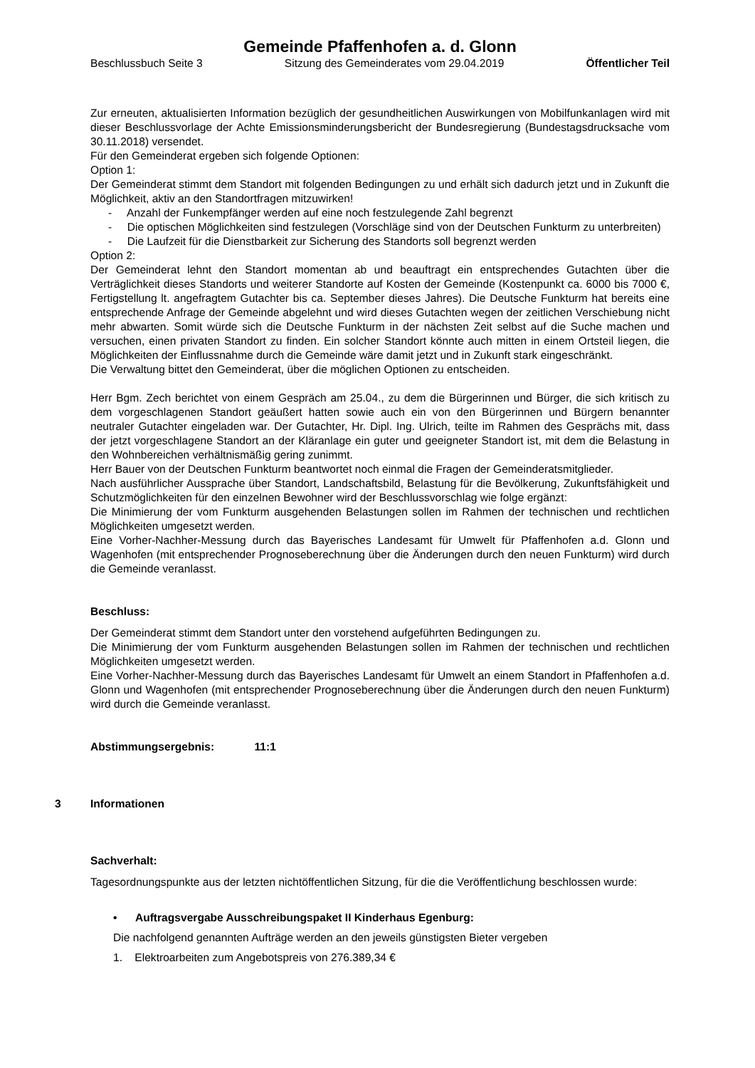Gemeinde Pfaffenhofen a. d. Glonn
Beschlussbuch Seite 3 Sitzung des Gemeinderates vom 29.04.2019 Öffentlicher Teil
Zur erneuten, aktualisierten Information bezüglich der gesundheitlichen Auswirkungen von Mobilfunkanlagen wird mit dieser Beschlussvorlage der Achte Emissionsminderungsbericht der Bundesregierung (Bundestagsdrucksache vom 30.11.2018) versendet.
Für den Gemeinderat ergeben sich folgende Optionen:
Option 1:
Der Gemeinderat stimmt dem Standort mit folgenden Bedingungen zu und erhält sich dadurch jetzt und in Zukunft die Möglichkeit, aktiv an den Standortfragen mitzuwirken!
- Anzahl der Funkempfänger werden auf eine noch festzulegende Zahl begrenzt
- Die optischen Möglichkeiten sind festzulegen (Vorschläge sind von der Deutschen Funkturm zu unterbreiten)
- Die Laufzeit für die Dienstbarkeit zur Sicherung des Standorts soll begrenzt werden
Option 2:
Der Gemeinderat lehnt den Standort momentan ab und beauftragt ein entsprechendes Gutachten über die Verträglichkeit dieses Standorts und weiterer Standorte auf Kosten der Gemeinde (Kostenpunkt ca. 6000 bis 7000 €, Fertigstellung lt. angefragtem Gutachter bis ca. September dieses Jahres). Die Deutsche Funkturm hat bereits eine entsprechende Anfrage der Gemeinde abgelehnt und wird dieses Gutachten wegen der zeitlichen Verschiebung nicht mehr abwarten. Somit würde sich die Deutsche Funkturm in der nächsten Zeit selbst auf die Suche machen und versuchen, einen privaten Standort zu finden. Ein solcher Standort könnte auch mitten in einem Ortsteil liegen, die Möglichkeiten der Einflussnahme durch die Gemeinde wäre damit jetzt und in Zukunft stark eingeschränkt.
Die Verwaltung bittet den Gemeinderat, über die möglichen Optionen zu entscheiden.
Herr Bgm. Zech berichtet von einem Gespräch am 25.04., zu dem die Bürgerinnen und Bürger, die sich kritisch zu dem vorgeschlagenen Standort geäußert hatten sowie auch ein von den Bürgerinnen und Bürgern benannter neutraler Gutachter eingeladen war. Der Gutachter, Hr. Dipl. Ing. Ulrich, teilte im Rahmen des Gesprächs mit, dass der jetzt vorgeschlagene Standort an der Kläranlage ein guter und geeigneter Standort ist, mit dem die Belastung in den Wohnbereichen verhältnismäßig gering zunimmt.
Herr Bauer von der Deutschen Funkturm beantwortet noch einmal die Fragen der Gemeinderatsmitglieder.
Nach ausführlicher Aussprache über Standort, Landschaftsbild, Belastung für die Bevölkerung, Zukunftsfähigkeit und Schutzmöglichkeiten für den einzelnen Bewohner wird der Beschlussvorschlag wie folge ergänzt:
Die Minimierung der vom Funkturm ausgehenden Belastungen sollen im Rahmen der technischen und rechtlichen Möglichkeiten umgesetzt werden.
Eine Vorher-Nachher-Messung durch das Bayerisches Landesamt für Umwelt für Pfaffenhofen a.d. Glonn und Wagenhofen (mit entsprechender Prognoseberechnung über die Änderungen durch den neuen Funkturm) wird durch die Gemeinde veranlasst.
Beschluss:
Der Gemeinderat stimmt dem Standort unter den vorstehend aufgeführten Bedingungen zu.
Die Minimierung der vom Funkturm ausgehenden Belastungen sollen im Rahmen der technischen und rechtlichen Möglichkeiten umgesetzt werden.
Eine Vorher-Nachher-Messung durch das Bayerisches Landesamt für Umwelt an einem Standort in Pfaffenhofen a.d. Glonn und Wagenhofen (mit entsprechender Prognoseberechnung über die Änderungen durch den neuen Funkturm) wird durch die Gemeinde veranlasst.
Abstimmungsergebnis: 11:1
3 Informationen
Sachverhalt:
Tagesordnungspunkte aus der letzten nichtöffentlichen Sitzung, für die die Veröffentlichung beschlossen wurde:
• Auftragsvergabe Ausschreibungspaket II Kinderhaus Egenburg:
Die nachfolgend genannten Aufträge werden an den jeweils günstigsten Bieter vergeben
1. Elektroarbeiten zum Angebotspreis von 276.389,34 €